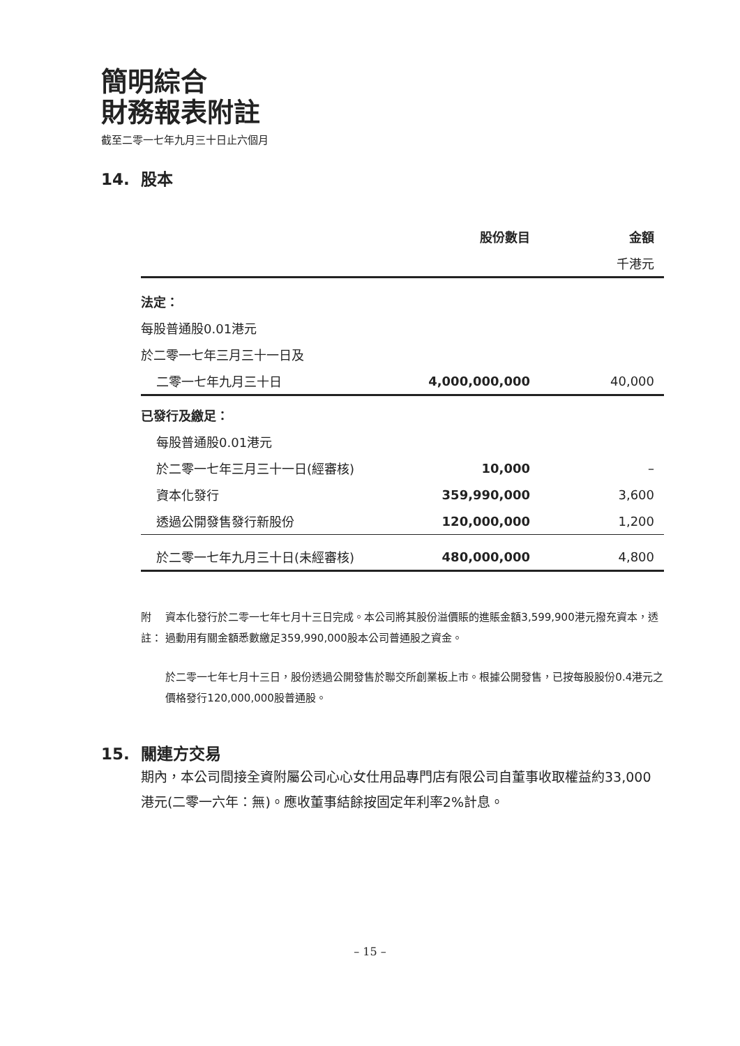簡明綜合
財務報表附註
截至二零一七年九月三十日止六個月
14. 股本
| | 股份數目 | 金額 |
| --- | --- | --- |
| | | 千港元 |
| 法定： | | |
| 每股普通股0.01港元 | | |
| 於二零一七年三月三十一日及 | | |
| 二零一七年九月三十日 | 4,000,000,000 | 40,000 |
| 已發行及繳足： | | |
| 每股普通股0.01港元 | | |
| 於二零一七年三月三十一日(經審核) | 10,000 | – |
| 資本化發行 | 359,990,000 | 3,600 |
| 透過公開發售發行新股份 | 120,000,000 | 1,200 |
| 於二零一七年九月三十日(未經審核) | 480,000,000 | 4,800 |
附註： 資本化發行於二零一七年七月十三日完成。本公司將其股份溢價賬的進賬金額3,599,900港元撥充資本，透過動用有關金額悉數繳足359,990,000股本公司普通股之資金。
於二零一七年七月十三日，股份透過公開發售於聯交所創業板上市。根據公開發售，已按每股股份0.4港元之價格發行120,000,000股普通股。
15. 關連方交易
期內，本公司間接全資附屬公司心心女仕用品專門店有限公司自董事收取權益約33,000港元(二零一六年：無)。應收董事結餘按固定年利率2%計息。
– 15 –